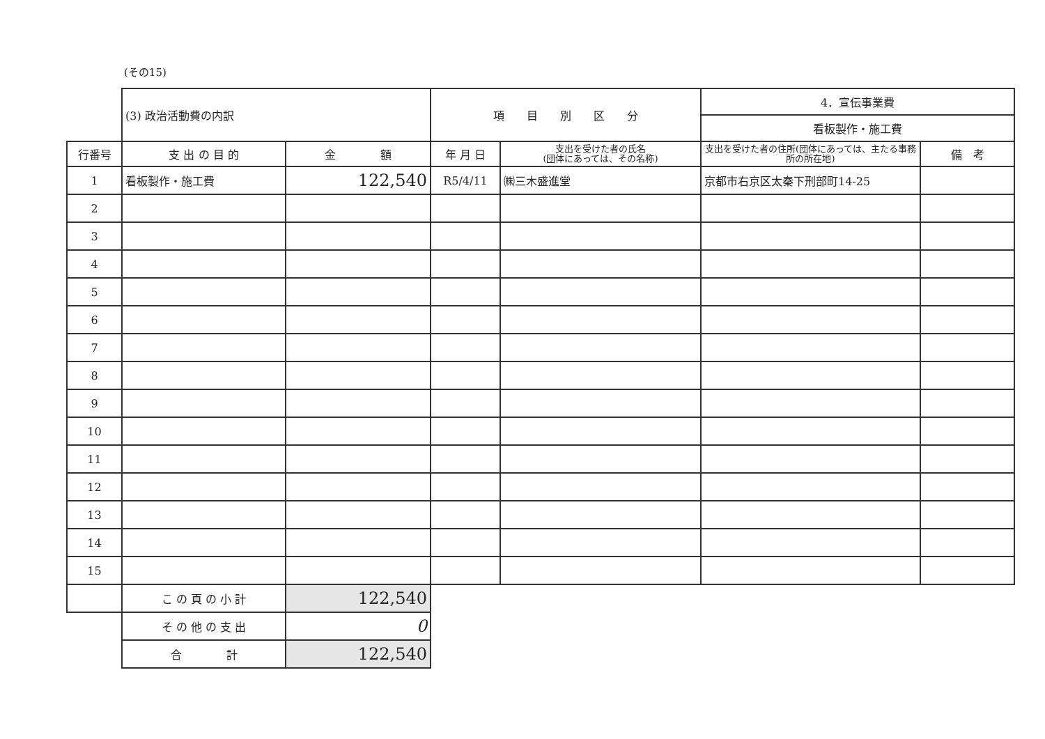(その15)
| | (3) 政治活動費の内訳 | | 項 目 別 区 分 | | 4．宣伝事業費 看板製作・施工費 | |
| 行番号 | 支 出 の 目 的 | 金 額 | 年 月 日 | 支出を受けた者の氏名 (団体にあっては、その名称) | 支出を受けた者の住所(団体にあっては、主たる事務所の所在地) | 備 考 |
| 1 | 看板製作・施工費 | 122,540 | R5/4/11 | ㈱三木盛進堂 | 京都市右京区太秦下刑部町14-25 | |
| 2 | | | | | | |
| 3 | | | | | | |
| 4 | | | | | | |
| 5 | | | | | | |
| 6 | | | | | | |
| 7 | | | | | | |
| 8 | | | | | | |
| 9 | | | | | | |
| 10 | | | | | | |
| 11 | | | | | | |
| 12 | | | | | | |
| 13 | | | | | | |
| 14 | | | | | | |
| 15 | | | | | | |
| | こ の 頁 の 小 計 | 122,540 | | | | |
| | そ の 他 の 支 出 | 0 | | | | |
| | 合 計 | 122,540 | | | | |